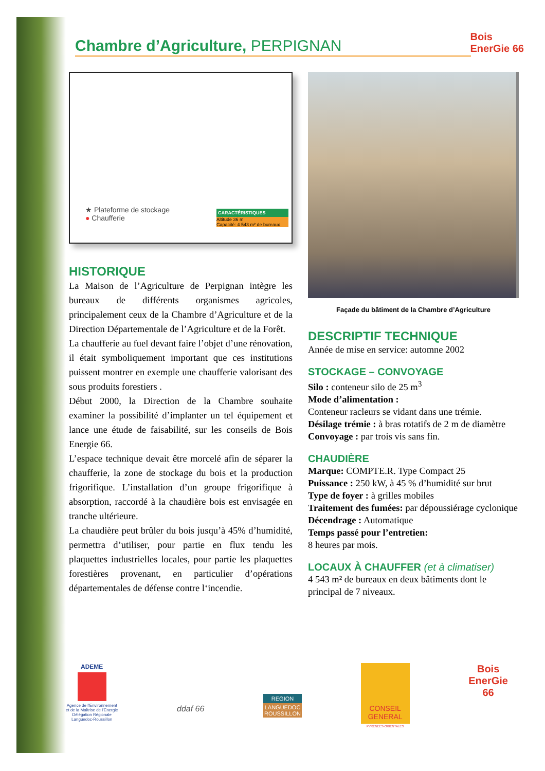Chambre d’Agriculture, PERPIGNAN
Bois
EnerGie 66
★ Plateforme de stockage
● Chaufferie
CARACTÉRISTIQUES
Altitude 36 m
Capacité: 4 543 m² de bureaux
HISTORIQUE
La Maison de l’Agriculture de Perpignan intègre les bureaux de différents organismes agricoles, principalement ceux de la Chambre d’Agriculture et de la Direction Départementale de l’Agriculture et de la Forêt.
La chaufferie au fuel devant faire l’objet d’une rénovation, il était symboliquement important que ces institutions puissent montrer en exemple une chaufferie valorisant des sous produits forestiers .
Début 2000, la Direction de la Chambre souhaite examiner la possibilité d’implanter un tel équipement et lance une étude de faisabilité, sur les conseils de Bois Energie 66.
L’espace technique devait être morcelé afin de séparer la chaufferie, la zone de stockage du bois et la production frigorifique. L’installation d’un groupe frigorifique à absorption, raccordé à la chaudière bois est envisagée en tranche ultérieure.
La chaudière peut brûler du bois jusqu’à 45% d’humidité, permettra d’utiliser, pour partie en flux tendu les plaquettes industrielles locales, pour partie les plaquettes forestières provenant, en particulier d’opérations départementales de défense contre l‘incendie.
Façade du bâtiment de la Chambre d’Agriculture
DESCRIPTIF TECHNIQUE
Année de mise en service: automne 2002
STOCKAGE – CONVOYAGE
Silo : conteneur silo de 25 m<sup>3</sup>
Mode d’alimentation :
Conteneur racleurs se vidant dans une trémie.
Désilage trémie : à bras rotatifs de 2 m de diamètre
Convoyage : par trois vis sans fin.
CHAUDIÈRE
Marque: COMPTE.R. Type Compact 25
Puissance : 250 kW, à 45 % d’humidité sur brut
Type de foyer : à grilles mobiles
Traitement des fumées: par dépoussiérage cyclonique
Décendrage : Automatique
Temps passé pour l’entretien:
8 heures par mois.
LOCAUX À CHAUFFER (et à climatiser)
4 543 m² de bureaux en deux bâtiments dont le principal de 7 niveaux.
ADEME
Agence de l’Environnement
et de la Maîtrise de l’Energie
Délégation Régionale
Languedoc-Roussillon
ddaf 66
REGION
LANGUEDOC
ROUSSILLON
CONSEIL GENERAL
PYRENEES-ORIENTALES
Bois
EnerGie
66